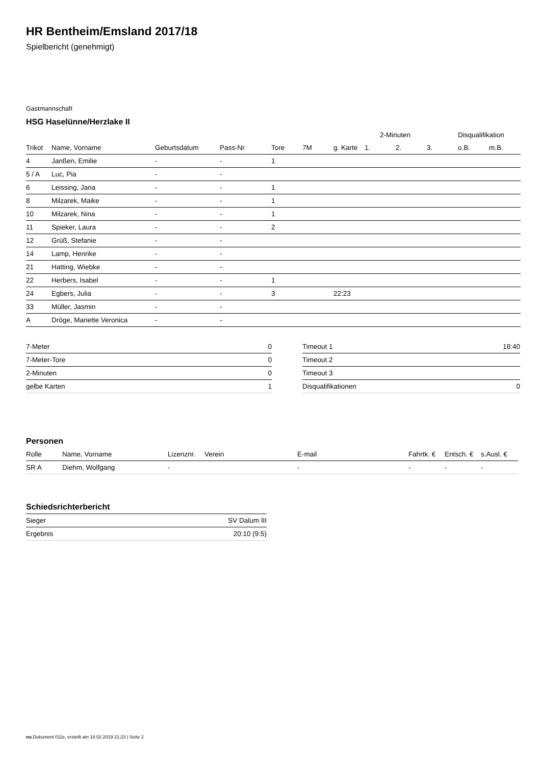HR Bentheim/Emsland 2017/18
Spielbericht (genehmigt)
Gastmannschaft
HSG Haselünne/Herzlake II
| | | | | | | | 2-Minuten | | | Disqualifikation | |
| --- | --- | --- | --- | --- | --- | --- | --- | --- | --- | --- | --- |
| Trikot | Name, Vorname | Geburtsdatum | Pass-Nr | Tore | 7M | g. Karte | 1. | 2. | 3. | o.B. | m.B. |
| 4 | Janßen, Emilie | - | - | 1 | | | | | | | |
| 5 / A | Luc, Pia | - | - | | | | | | | | |
| 6 | Leissing, Jana | - | - | 1 | | | | | | | |
| 8 | Milzarek, Maike | - | - | 1 | | | | | | | |
| 10 | Milzarek, Nina | - | - | 1 | | | | | | | |
| 11 | Spieker, Laura | - | - | 2 | | | | | | | |
| 12 | Grüß, Stefanie | - | - | | | | | | | | |
| 14 | Lamp, Henrike | - | - | | | | | | | | |
| 21 | Hatting, Wiebke | - | - | | | | | | | | |
| 22 | Herbers, Isabel | - | - | 1 | | | | | | | |
| 24 | Egbers, Julia | - | - | 3 | | 22:23 | | | | | |
| 33 | Müller, Jasmin | - | - | | | | | | | | |
| A | Dröge, Mariette Veronica | - | - | | | | | | | | |
| 7-Meter | 0 |
| 7-Meter-Tore | 0 |
| 2-Minuten | 0 |
| gelbe Karten | 1 |
| Timeout 1 | 18:40 |
| Timeout 2 | |
| Timeout 3 | |
| Disqualifikationen | 0 |
Personen
| Rolle | Name, Vorname | Lizenznr. | Verein | E-mail | Fahrtk. € | Entsch. € | s.Ausl. € |
| --- | --- | --- | --- | --- | --- | --- | --- |
| SR A | Diehm, Wolfgang | - | | - | - | - | - |
Schiedsrichterbericht
| Sieger | SV Dalum III |
| Ergebnis | 20:10 (9:5) |
nu.Dokument 011e, erstellt am 18.02.2019 21:23 | Seite 2